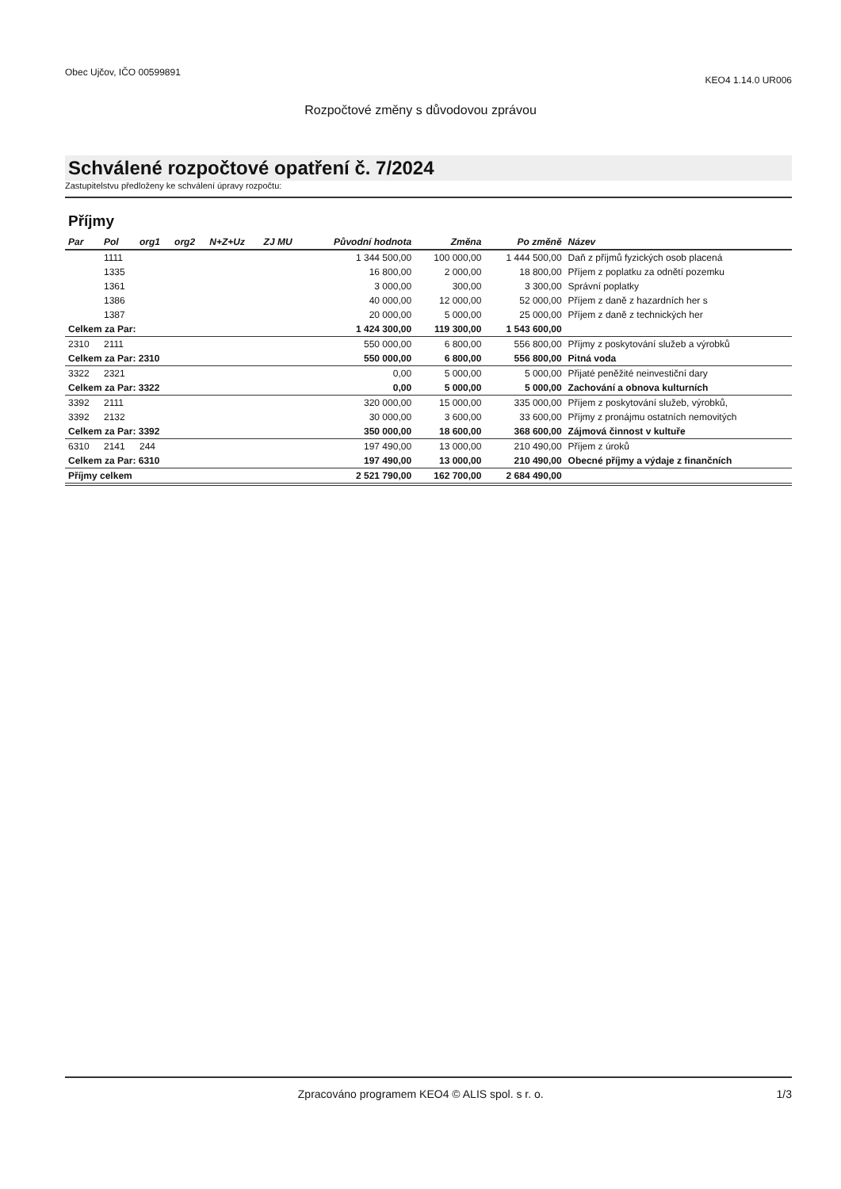Obec Ujčov, IČO 00599891
KEO4 1.14.0 UR006
Rozpočtové změny s důvodovou zprávou
Schválené rozpočtové opatření č. 7/2024
Zastupitelstvu předloženy ke schválení úpravy rozpočtu:
Příjmy
| Par | Pol | org1 | org2 | N+Z+Uz | ZJ MU | Původní hodnota | Změna | Po změně | Název |
| --- | --- | --- | --- | --- | --- | --- | --- | --- | --- |
| | 1111 | | | | | 1 344 500,00 | 100 000,00 | 1 444 500,00 | Daň z příjmů fyzických osob placená |
| | 1335 | | | | | 16 800,00 | 2 000,00 | 18 800,00 | Příjem z poplatku za odnětí pozemku |
| | 1361 | | | | | 3 000,00 | 300,00 | 3 300,00 | Správní poplatky |
| | 1386 | | | | | 40 000,00 | 12 000,00 | 52 000,00 | Příjem z daně z hazardních her s |
| | 1387 | | | | | 20 000,00 | 5 000,00 | 25 000,00 | Příjem z daně z technických her |
| Celkem za Par: | | | | | | 1 424 300,00 | 119 300,00 | 1 543 600,00 | |
| 2310 | 2111 | | | | | 550 000,00 | 6 800,00 | 556 800,00 | Příjmy z poskytování služeb a výrobků |
| Celkem za Par: 2310 | | | | | | 550 000,00 | 6 800,00 | 556 800,00 | Pitná voda |
| 3322 | 2321 | | | | | 0,00 | 5 000,00 | 5 000,00 | Přijaté peněžité neinvestiční dary |
| Celkem za Par: 3322 | | | | | | 0,00 | 5 000,00 | 5 000,00 | Zachování a obnova kulturních |
| 3392 | 2111 | | | | | 320 000,00 | 15 000,00 | 335 000,00 | Příjem z poskytování služeb, výrobků, |
| 3392 | 2132 | | | | | 30 000,00 | 3 600,00 | 33 600,00 | Příjmy z pronájmu ostatních nemovitých |
| Celkem za Par: 3392 | | | | | | 350 000,00 | 18 600,00 | 368 600,00 | Zájmová činnost v kultuře |
| 6310 | 2141 | 244 | | | | 197 490,00 | 13 000,00 | 210 490,00 | Příjem z úroků |
| Celkem za Par: 6310 | | | | | | 197 490,00 | 13 000,00 | 210 490,00 | Obecné příjmy a výdaje z finančních |
| Příjmy celkem | | | | | | 2 521 790,00 | 162 700,00 | 2 684 490,00 | |
Zpracováno programem KEO4 © ALIS spol. s r. o.
1/3